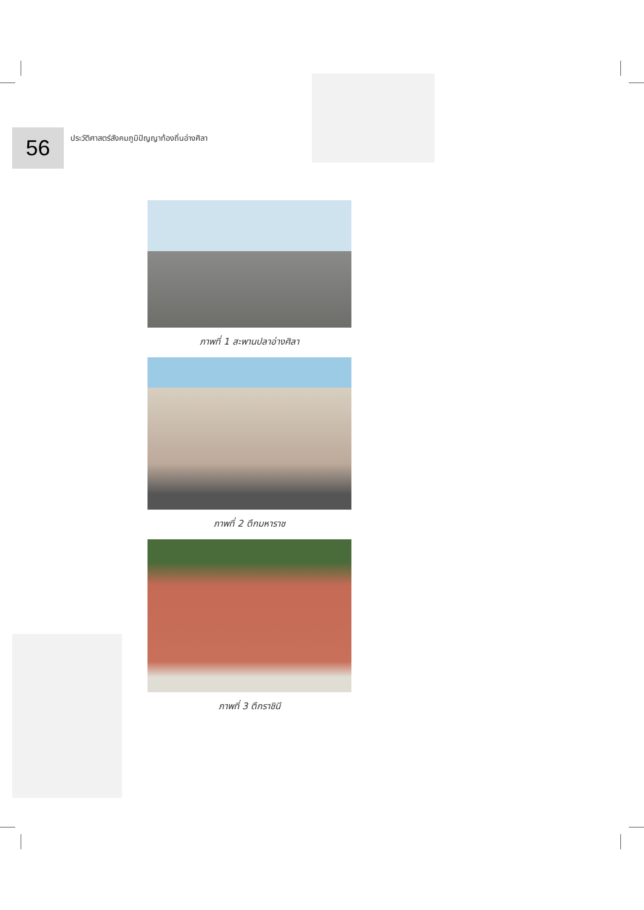56
ประวัติศาสตร์สังคมภูมิปัญญาท้องถิ่นอ่างศิลา
ภาพที่ 1 สะพานปลาอ่างศิลา
ภาพที่ 2 ตึกมหาราช
ภาพที่ 3 ตึกราชินี